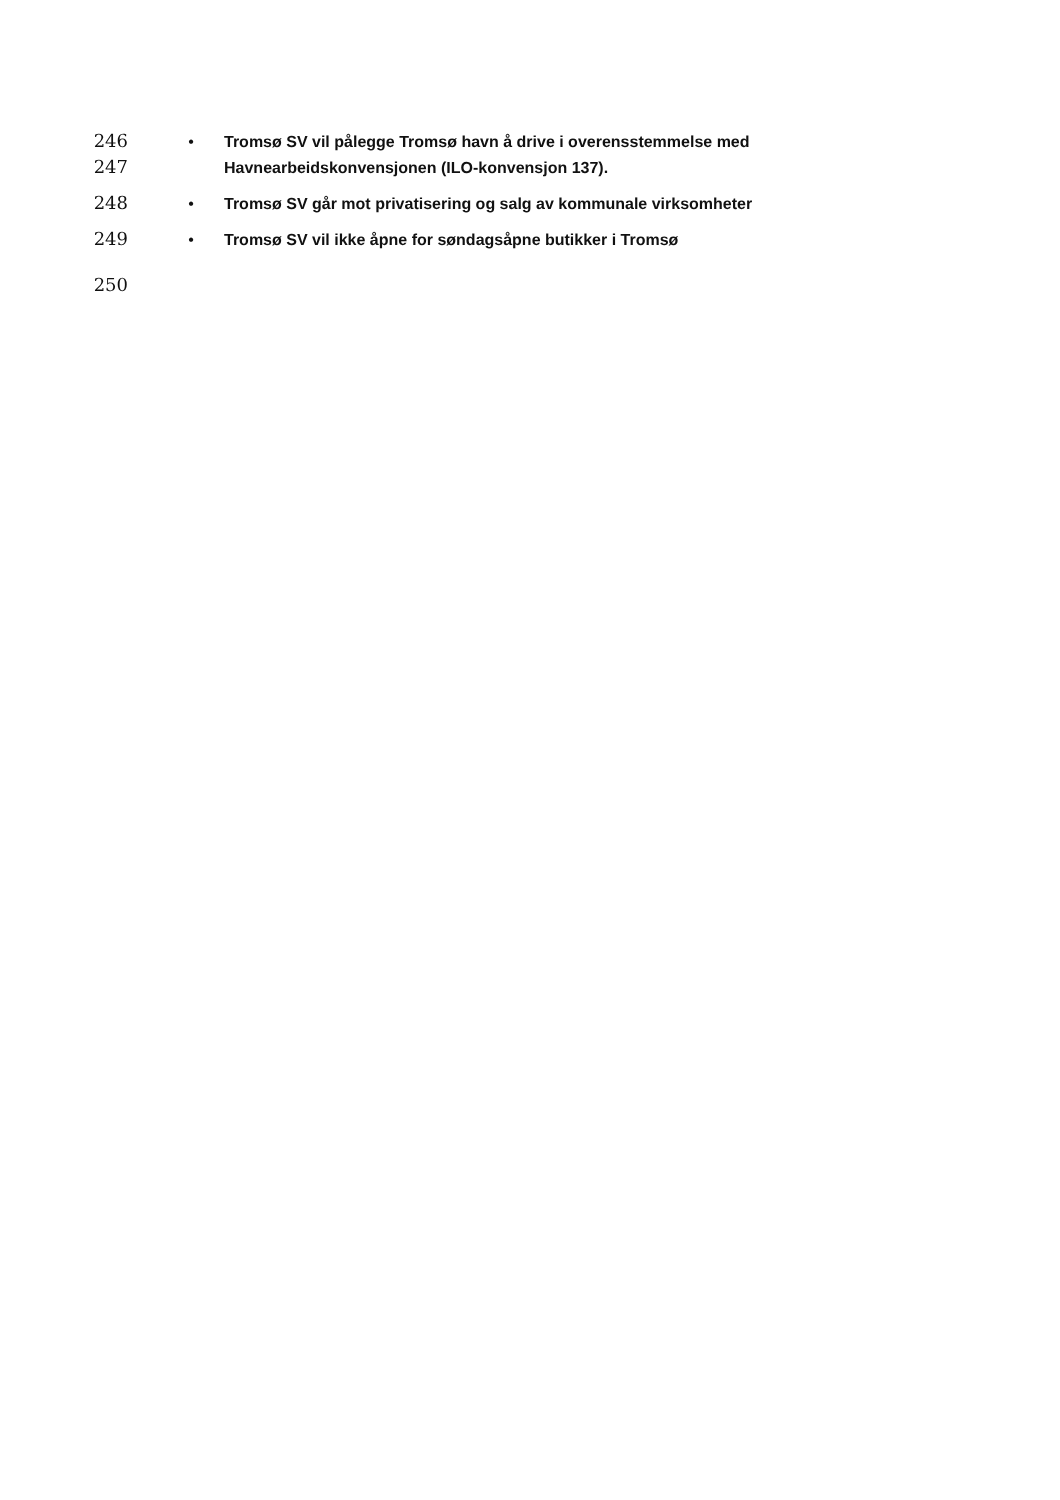246 • Tromsø SV vil pålegge Tromsø havn å drive i overensstemmelse med
247 Havnearbeidskonvensjonen (ILO-konvensjon 137).
248 • Tromsø SV går mot privatisering og salg av kommunale virksomheter
249 • Tromsø SV vil ikke åpne for søndagsåpne butikker i Tromsø
250